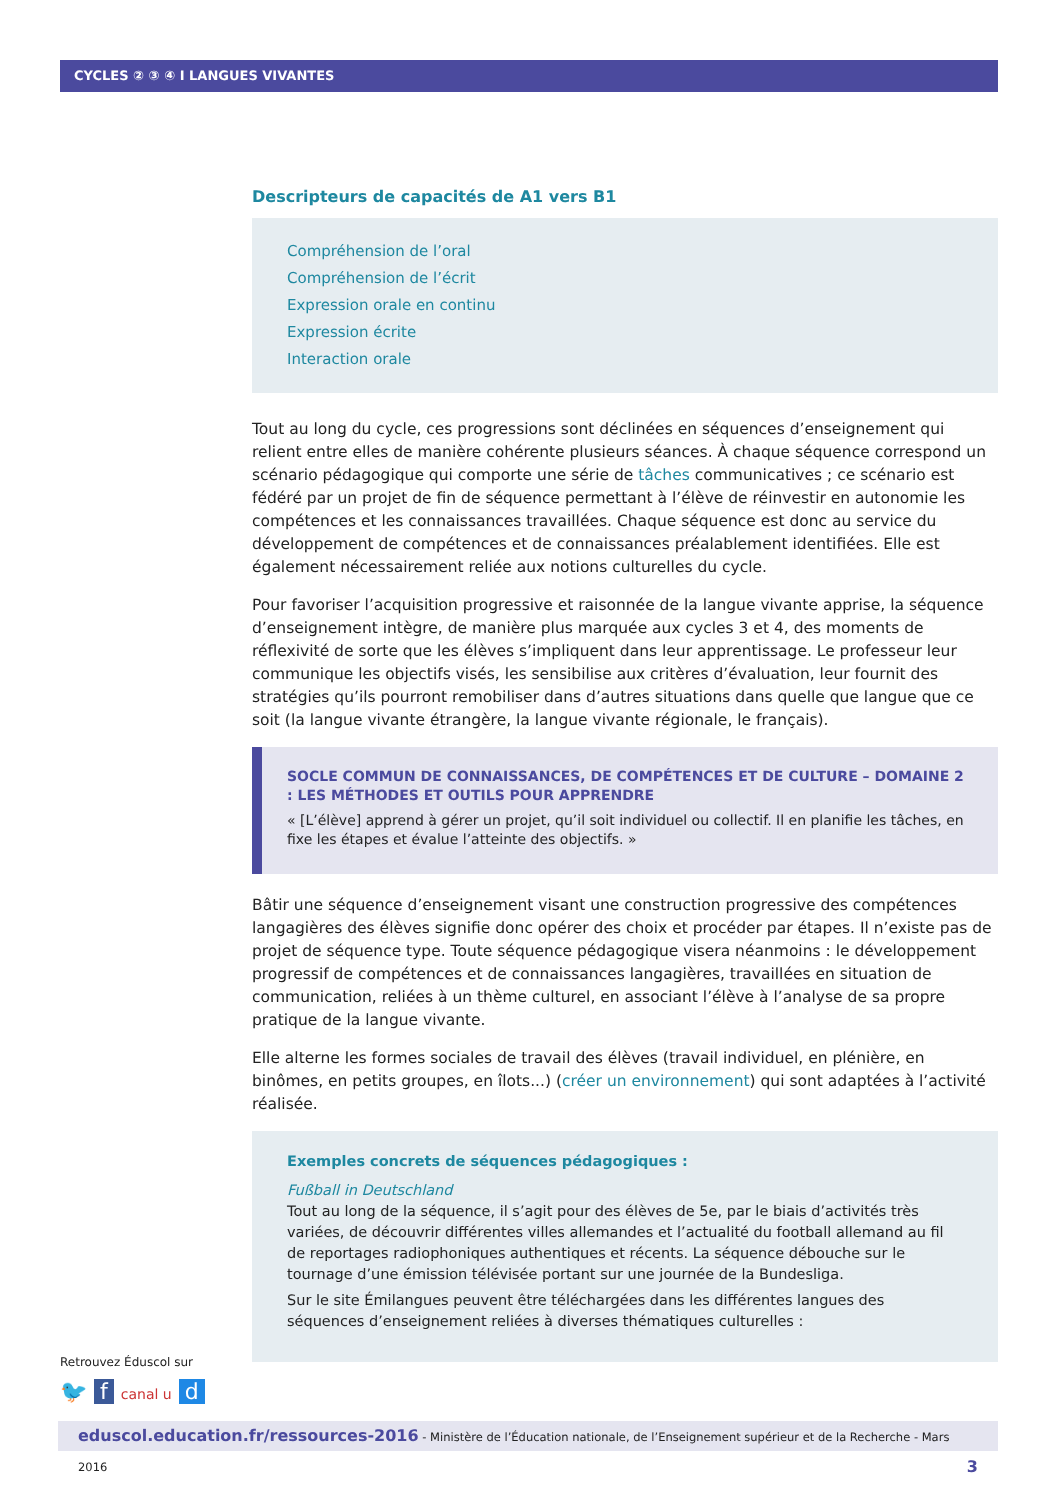CYCLES ② ③ ④ I LANGUES VIVANTES
Descripteurs de capacités de A1 vers B1
Compréhension de l’oral
Compréhension de l’écrit
Expression orale en continu
Expression écrite
Interaction orale
Tout au long du cycle, ces progressions sont déclinées en séquences d’enseignement qui relient entre elles de manière cohérente plusieurs séances. À chaque séquence correspond un scénario pédagogique qui comporte une série de tâches communicatives ; ce scénario est fédéré par un projet de fin de séquence permettant à l’élève de réinvestir en autonomie les compétences et les connaissances travaillées. Chaque séquence est donc au service du développement de compétences et de connaissances préalablement identifiées. Elle est également nécessairement reliée aux notions culturelles du cycle.
Pour favoriser l’acquisition progressive et raisonnée de la langue vivante apprise, la séquence d’enseignement intègre, de manière plus marquée aux cycles 3 et 4, des moments de réflexivité de sorte que les élèves s’impliquent dans leur apprentissage. Le professeur leur communique les objectifs visés, les sensibilise aux critères d’évaluation, leur fournit des stratégies qu’ils pourront remobiliser dans d’autres situations dans quelle que langue que ce soit (la langue vivante étrangère, la langue vivante régionale, le français).
SOCLE COMMUN DE CONNAISSANCES, DE COMPÉTENCES ET DE CULTURE – DOMAINE 2 : LES MÉTHODES ET OUTILS POUR APPRENDRE
« [L’élève] apprend à gérer un projet, qu’il soit individuel ou collectif. Il en planifie les tâches, en fixe les étapes et évalue l’atteinte des objectifs. »
Bâtir une séquence d’enseignement visant une construction progressive des compétences langagières des élèves signifie donc opérer des choix et procéder par étapes. Il n’existe pas de projet de séquence type. Toute séquence pédagogique visera néanmoins : le développement progressif de compétences et de connaissances langagières, travaillées en situation de communication, reliées à un thème culturel, en associant l’élève à l’analyse de sa propre pratique de la langue vivante.
Elle alterne les formes sociales de travail des élèves (travail individuel, en plénière, en binômes, en petits groupes, en îlots...) (créer un environnement) qui sont adaptées à l’activité réalisée.
Exemples concrets de séquences pédagogiques :
Fußball in Deutschland
Tout au long de la séquence, il s’agit pour des élèves de 5e, par le biais d’activités très variées, de découvrir différentes villes allemandes et l’actualité du football allemand au fil de reportages radiophoniques authentiques et récents. La séquence débouche sur le tournage d’une émission télévisée portant sur une journée de la Bundesliga.
Sur le site Émilangues peuvent être téléchargées dans les différentes langues des séquences d’enseignement reliées à diverses thématiques culturelles :
Retrouvez Éduscol sur
🐦 f canal u d
eduscol.education.fr/ressources-2016 - Ministère de l’Éducation nationale, de l’Enseignement supérieur et de la Recherche - Mars 2016 3